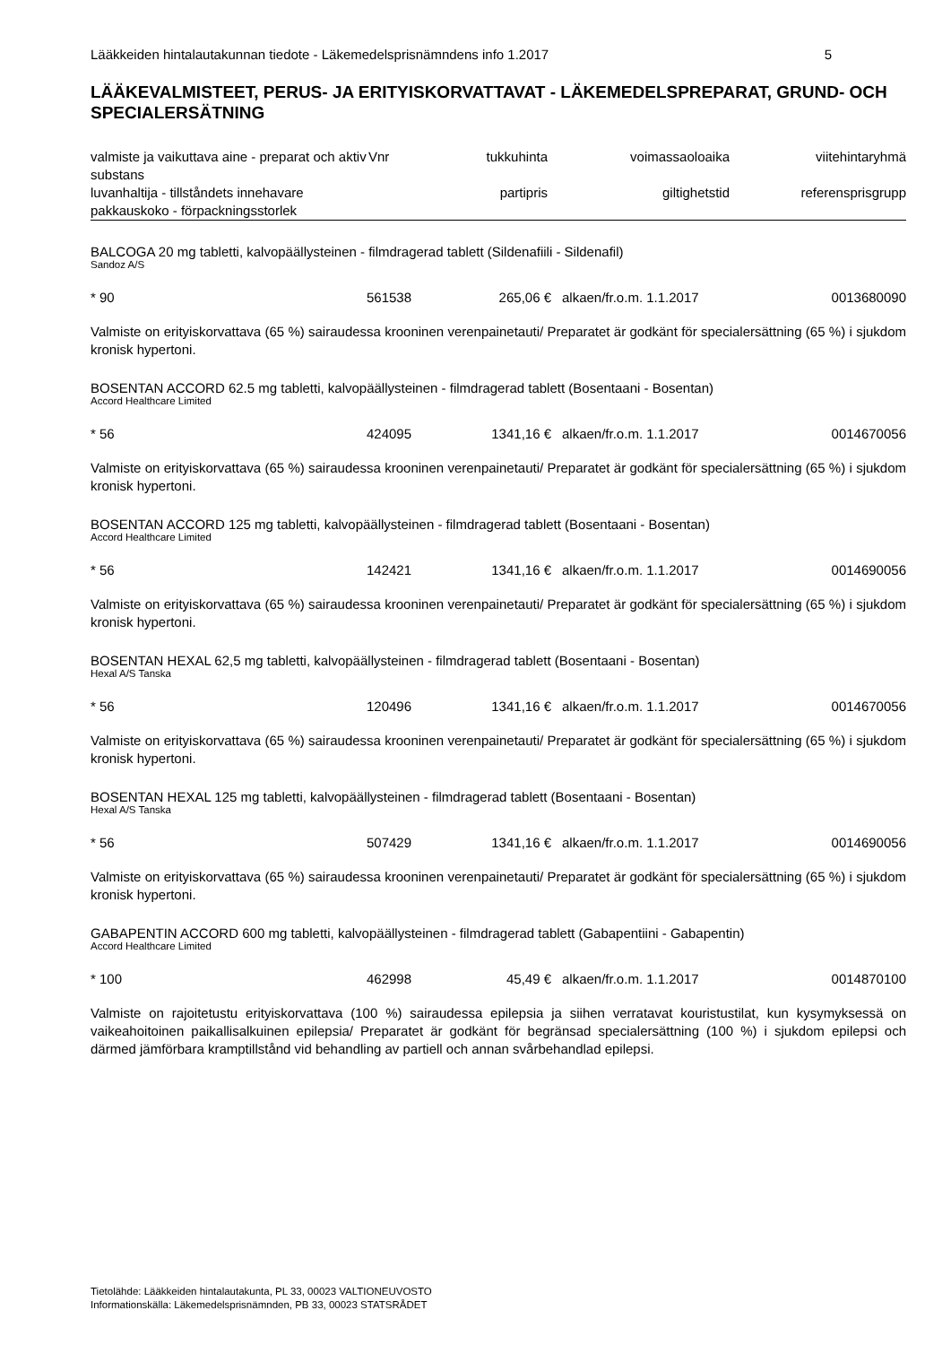Lääkkeiden hintalautakunnan tiedote - Läkemedelsprisnämndens info 1.2017 5
LÄÄKEVALMISTEET, PERUS- JA ERITYISKORVATTAVAT - LÄKEMEDELSPREPARAT, GRUND- OCH SPECIALERSÄTNING
| valmiste ja vaikuttava aine - preparat och aktiv substans | Vnr | tukkuhinta | voimassaoloaika | viitehintaryhmä |
| --- | --- | --- | --- | --- |
| luvanhaltija - tillståndets innehavare | | partipris | giltighetstid | referensprisgrupp |
| pakkauskoko - förpackningsstorlek | | | | |
BALCOGA 20 mg tabletti, kalvopäällysteinen - filmdragerad tablett (Sildenafiili - Sildenafil)
Sandoz A/S
| * 90 | 561538 | 265,06 € | alkaen/fr.o.m. 1.1.2017 | 0013680090 |
Valmiste on erityiskorvattava (65 %) sairaudessa krooninen verenpainetauti/ Preparatet är godkänt för specialersättning (65 %) i sjukdom kronisk hypertoni.
BOSENTAN ACCORD 62.5 mg tabletti, kalvopäällysteinen - filmdragerad tablett (Bosentaani - Bosentan)
Accord Healthcare Limited
| * 56 | 424095 | 1341,16 € | alkaen/fr.o.m. 1.1.2017 | 0014670056 |
Valmiste on erityiskorvattava (65 %) sairaudessa krooninen verenpainetauti/ Preparatet är godkänt för specialersättning (65 %) i sjukdom kronisk hypertoni.
BOSENTAN ACCORD 125 mg tabletti, kalvopäällysteinen - filmdragerad tablett (Bosentaani - Bosentan)
Accord Healthcare Limited
| * 56 | 142421 | 1341,16 € | alkaen/fr.o.m. 1.1.2017 | 0014690056 |
Valmiste on erityiskorvattava (65 %) sairaudessa krooninen verenpainetauti/ Preparatet är godkänt för specialersättning (65 %) i sjukdom kronisk hypertoni.
BOSENTAN HEXAL 62,5 mg tabletti, kalvopäällysteinen - filmdragerad tablett (Bosentaani - Bosentan)
Hexal A/S Tanska
| * 56 | 120496 | 1341,16 € | alkaen/fr.o.m. 1.1.2017 | 0014670056 |
Valmiste on erityiskorvattava (65 %) sairaudessa krooninen verenpainetauti/ Preparatet är godkänt för specialersättning (65 %) i sjukdom kronisk hypertoni.
BOSENTAN HEXAL 125 mg tabletti, kalvopäällysteinen - filmdragerad tablett (Bosentaani - Bosentan)
Hexal A/S Tanska
| * 56 | 507429 | 1341,16 € | alkaen/fr.o.m. 1.1.2017 | 0014690056 |
Valmiste on erityiskorvattava (65 %) sairaudessa krooninen verenpainetauti/ Preparatet är godkänt för specialersättning (65 %) i sjukdom kronisk hypertoni.
GABAPENTIN ACCORD 600 mg tabletti, kalvopäällysteinen - filmdragerad tablett (Gabapentiini - Gabapentin)
Accord Healthcare Limited
| * 100 | 462998 | 45,49 € | alkaen/fr.o.m. 1.1.2017 | 0014870100 |
Valmiste on rajoitetustu erityiskorvattava (100 %) sairaudessa epilepsia ja siihen verratavat kouristustilat, kun kysymyksessä on vaikeahoitoinen paikallisalkuinen epilepsia/ Preparatet är godkänt för begränsad specialersättning (100 %) i sjukdom epilepsi och därmed jämförbara kramptillstånd vid behandling av partiell och annan svårbehandlad epilepsi.
Tietolähde: Lääkkeiden hintalautakunta, PL 33, 00023 VALTIONEUVOSTO
Informationskälla: Läkemedelsprisnämnden, PB 33, 00023 STATSRÅDET